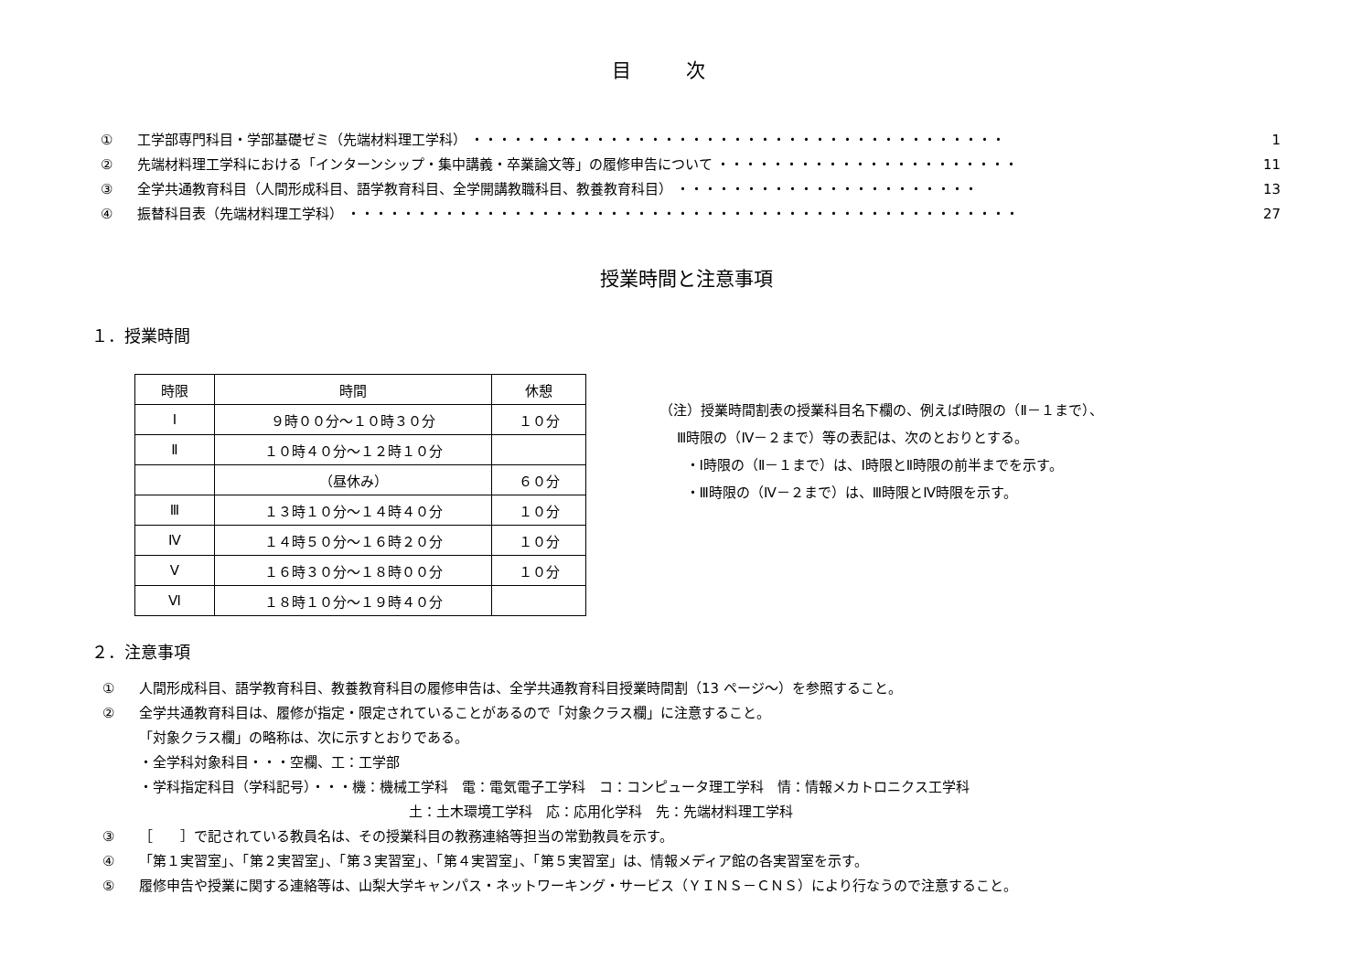目次
① 工学部専門科目・学部基礎ゼミ（先端材料理工学科） ・・・・・・・・・・・・・・・・・・・・・・・・・・・・・・・・・・・・・・・ 1
② 先端材料理工学科における「インターンシップ・集中講義・卒業論文等」の履修申告について ・・・・・・・・・・・・・・・・・・・・・・ 11
③ 全学共通教育科目（人間形成科目、語学教育科目、全学開講教職科目、教養教育科目） ・・・・・・・・・・・・・・・・・・・・・・ 13
④ 振替科目表（先端材料理工学科） ・・・・・・・・・・・・・・・・・・・・・・・・・・・・・・・・・・・・・・・・・・・・・・・・・ 27
授業時間と注意事項
１．授業時間
| 時限 | 時間 | 休憩 |
| --- | --- | --- |
| Ⅰ | ９時００分～１０時３０分 | １０分 |
| Ⅱ | １０時４０分～１２時１０分 | |
| | （昼休み） | ６０分 |
| Ⅲ | １３時１０分～１４時４０分 | １０分 |
| Ⅳ | １４時５０分～１６時２０分 | １０分 |
| Ⅴ | １６時３０分～１８時００分 | １０分 |
| Ⅵ | １８時１０分～１９時４０分 | |
（注）授業時間割表の授業科目名下欄の、例えばⅠ時限の（Ⅱ－１まで）、
Ⅲ時限の（Ⅳ－２まで）等の表記は、次のとおりとする。
・Ⅰ時限の（Ⅱ－１まで）は、Ⅰ時限とⅡ時限の前半までを示す。
・Ⅲ時限の（Ⅳ－２まで）は、Ⅲ時限とⅣ時限を示す。
２．注意事項
① 人間形成科目、語学教育科目、教養教育科目の履修申告は、全学共通教育科目授業時間割（13 ページ～）を参照すること。
② 全学共通教育科目は、履修が指定・限定されていることがあるので「対象クラス欄」に注意すること。
「対象クラス欄」の略称は、次に示すとおりである。
・全学科対象科目・・・空欄、工：工学部
・学科指定科目（学科記号）・・・機：機械工学科　電：電気電子工学科　コ：コンピュータ理工学科　情：情報メカトロニクス工学科
土：土木環境工学科　応：応用化学科　先：先端材料理工学科
③ ［　　］で記されている教員名は、その授業科目の教務連絡等担当の常勤教員を示す。
④ 「第１実習室」、「第２実習室」、「第３実習室」、「第４実習室」、「第５実習室」は、情報メディア館の各実習室を示す。
⑤ 履修申告や授業に関する連絡等は、山梨大学キャンパス・ネットワーキング・サービス（ＹＩＮＳ－ＣＮＳ）により行なうので注意すること。